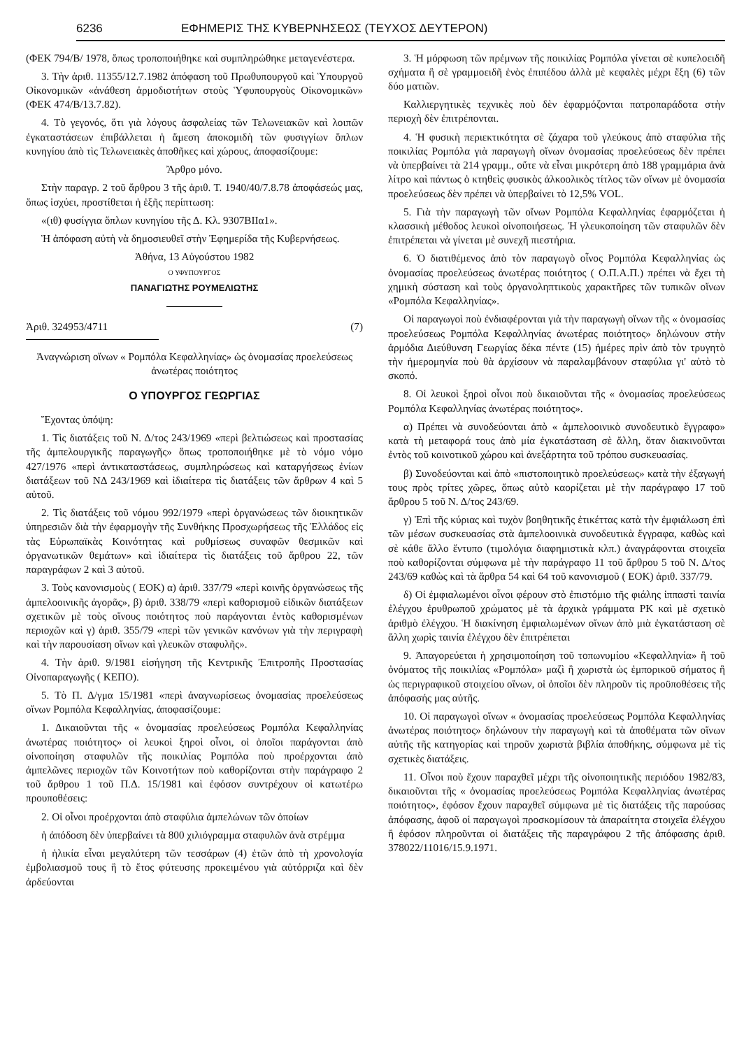6236 ΕΦΗΜΕΡΙΣ ΤΗΣ ΚΥΒΕΡΝΗΣΕΩΣ (ΤΕΥΧΟΣ ΔΕΥΤΕΡΟΝ)
(ΦΕΚ 794/Β/ 1978, ὅπως τροποποιήθηκε καὶ συμπληρώθηκε μεταγενέστερα.
3. Τὴν ἀριθ. 11355/12.7.1982 ἀπόφαση τοῦ Πρωθυπουργοῦ καὶ Ὑπουργοῦ Οἰκονομικῶν «ἀνάθεση ἁρμοδιοτήτων στοὺς Ὑφυπουργοὺς Οἰκονομικῶν» (ΦΕΚ 474/Β/13.7.82).
4. Τὸ γεγονός, ὅτι γιὰ λόγους ἀσφαλείας τῶν Τελωνειακῶν καὶ λοιπῶν ἐγκαταστάσεων ἐπιβάλλεται ἡ ἄμεση ἀποκομιδὴ τῶν φυσιγγίων ὅπλων κυνηγίου ἀπὸ τὶς Τελωνειακὲς ἀποθῆκες καὶ χώρους, ἀποφασίζουμε:
Ἄρθρο μόνο.
Στὴν παραγρ. 2 τοῦ ἄρθρου 3 τῆς ἀριθ. Τ. 1940/40/7.8.78 ἀποφάσεώς μας, ὅπως ἰσχύει, προστίθεται ἡ ἑξῆς περίπτωση:
«(ιθ) φυσίγγια ὅπλων κυνηγίου τῆς Δ. Κλ. 9307ΒΙΙα1».
Ἡ ἀπόφαση αὐτὴ νὰ δημοσιευθεῖ στὴν Ἐφημερίδα τῆς Κυβερνήσεως.
Ἀθήνα, 13 Αὐγούστου 1982
Ο ΥΦΥΠΟΥΡΓΟΣ
ΠΑΝΑΓΙΩΤΗΣ ΡΟΥΜΕΛΙΩΤΗΣ
Ἀριθ. 324953/4711 (7)
Ἀναγνώριση οἴνων « Ρομπόλα Κεφαλληνίας» ὡς ὀνομασίας προελεύσεως ἀνωτέρας ποιότητος
Ο ΥΠΟΥΡΓΟΣ ΓΕΩΡΓΙΑΣ
Ἔχοντας ὑπόψη:
1. Τὶς διατάξεις τοῦ Ν. Δ/τος 243/1969 «περὶ βελτιώσεως καὶ προστασίας τῆς ἀμπελουργικῆς παραγωγῆς» ὅπως τροποποιήθηκε μὲ τὸ νόμο νόμο 427/1976 «περὶ ἀντικαταστάσεως, συμπληρώσεως καὶ καταργήσεως ἐνίων διατάξεων τοῦ ΝΔ 243/1969 καὶ ἰδιαίτερα τὶς διατάξεις τῶν ἄρθρων 4 καὶ 5 αὐτοῦ.
2. Τὶς διατάξεις τοῦ νόμου 992/1979 «περὶ ὀργανώσεως τῶν διοικητικῶν ὑπηρεσιῶν διὰ τὴν ἐφαρμογὴν τῆς Συνθήκης Προσχωρήσεως τῆς Ἑλλάδος εἰς τὰς Εὐρωπαϊκὰς Κοινότητας καὶ ρυθμίσεως συναφῶν θεσμικῶν καὶ ὀργανωτικῶν θεμάτων» καὶ ἰδιαίτερα τὶς διατάξεις τοῦ ἄρθρου 22, τῶν παραγράφων 2 καὶ 3 αὐτοῦ.
3. Τοὺς κανονισμοὺς ( ΕΟΚ) α) ἀριθ. 337/79 «περὶ κοινῆς ὀργανώσεως τῆς ἀμπελοοινικῆς ἀγορᾶς», β) ἀριθ. 338/79 «περὶ καθορισμοῦ εἰδικῶν διατάξεων σχετικῶν μὲ τοὺς οἴνους ποιότητος ποὺ παράγονται ἐντὸς καθορισμένων περιοχῶν καὶ γ) ἀριθ. 355/79 «περὶ τῶν γενικῶν κανόνων γιὰ τὴν περιγραφὴ καὶ τὴν παρουσίαση οἴνων καὶ γλευκῶν σταφυλῆς».
4. Τὴν ἀριθ. 9/1981 εἰσήγηση τῆς Κεντρικῆς Ἐπιτροπῆς Προστασίας Οἰνοπαραγωγῆς ( ΚΕΠΟ).
5. Τὸ Π. Δ/γμα 15/1981 «περὶ ἀναγνωρίσεως ὀνομασίας προελεύσεως οἴνων Ρομπόλα Κεφαλληνίας, ἀποφασίζουμε:
1. Δικαιοῦνται τῆς « ὀνομασίας προελεύσεως Ρομπόλα Κεφαλληνίας ἀνωτέρας ποιότητος» οἱ λευκοὶ ξηροὶ οἶνοι, οἱ ὁποῖοι παράγονται ἀπὸ οἰνοποίηση σταφυλῶν τῆς ποικιλίας Ρομπόλα ποὺ προέρχονται ἀπὸ ἀμπελῶνες περιοχῶν τῶν Κοινοτήτων ποὺ καθορίζονται στὴν παράγραφο 2 τοῦ ἄρθρου 1 τοῦ Π.Δ. 15/1981 καὶ ἐφόσον συντρέχουν οἱ κατωτέρω προυποθέσεις:
2. Οἱ οἶνοι προέρχονται ἀπὸ σταφύλια ἀμπελώνων τῶν ὁποίων
ἡ ἀπόδοση δὲν ὑπερβαίνει τὰ 800 χιλιόγραμμα σταφυλῶν ἀνὰ στρέμμα
ἡ ἡλικία εἶναι μεγαλύτερη τῶν τεσσάρων (4) ἐτῶν ἀπὸ τὴ χρονολογία ἐμβολιασμοῦ τους ἢ τὸ ἔτος φύτευσης προκειμένου γιὰ αὐτόρριζα καὶ δὲν ἀρδεύονται
3. Ἡ μόρφωση τῶν πρέμνων τῆς ποικιλίας Ρομπόλα γίνεται σὲ κυπελοειδῆ σχήματα ἢ σὲ γραμμοειδῆ ἑνὸς ἐπιπέδου ἀλλὰ μὲ κεφαλὲς μέχρι ἕξη (6) τῶν δύο ματιῶν.
Καλλιεργητικὲς τεχνικὲς ποὺ δὲν ἐφαρμόζονται πατροπαράδοτα στὴν περιοχὴ δὲν ἐπιτρέπονται.
4. Ἡ φυσικὴ περιεκτικότητα σὲ ζάχαρα τοῦ γλεύκους ἀπὸ σταφύλια τῆς ποικιλίας Ρομπόλα γιὰ παραγωγὴ οἴνων ὀνομασίας προελεύσεως δὲν πρέπει νὰ ὑπερβαίνει τὰ 214 γραμμ., οὔτε νὰ εἶναι μικρότερη ἀπὸ 188 γραμμάρια ἀνὰ λίτρο καὶ πάντως ὁ κτηθεὶς φυσικὸς ἀλκοολικὸς τίτλος τῶν οἴνων μὲ ὀνομασία προελεύσεως δὲν πρέπει νὰ ὑπερβαίνει τὸ 12,5% VOL.
5. Γιὰ τὴν παραγωγὴ τῶν οἴνων Ρομπόλα Κεφαλληνίας ἐφαρμόζεται ἡ κλασσικὴ μέθοδος λευκοὶ οἰνοποιήσεως. Ἡ γλευκοποίηση τῶν σταφυλῶν δὲν ἐπιτρέπεται νὰ γίνεται μὲ συνεχῆ πιεστήρια.
6. Ὁ διατιθέμενος ἀπὸ τὸν παραγωγὸ οἶνος Ρομπόλα Κεφαλληνίας ὡς ὀνομασίας προελεύσεως ἀνωτέρας ποιότητος ( Ο.Π.Α.Π.) πρέπει νὰ ἔχει τὴ χημικὴ σύσταση καὶ τοὺς ὀργανοληπτικοὺς χαρακτῆρες τῶν τυπικῶν οἴνων «Ρομπόλα Κεφαλληνίας».
Οἱ παραγωγοὶ ποὺ ἐνδιαφέρονται γιὰ τὴν παραγωγὴ οἴνων τῆς « ὀνομασίας προελεύσεως Ρομπόλα Κεφαλληνίας ἀνωτέρας ποιότητος» δηλώνουν στὴν ἁρμόδια Διεύθυνση Γεωργίας δέκα πέντε (15) ἡμέρες πρὶν ἀπὸ τὸν τρυγητὸ τὴν ἡμερομηνία ποὺ θὰ ἀρχίσουν νὰ παραλαμβάνουν σταφύλια γι' αὐτὸ τὸ σκοπό.
8. Οἱ λευκοὶ ξηροὶ οἶνοι ποὺ δικαιοῦνται τῆς « ὀνομασίας προελεύσεως Ρομπόλα Κεφαλληνίας ἀνωτέρας ποιότητος».
α) Πρέπει νὰ συνοδεύονται ἀπὸ « ἀμπελοοινικὸ συνοδευτικὸ ἔγγραφο» κατὰ τὴ μεταφορά τους ἀπὸ μία ἐγκατάσταση σὲ ἄλλη, ὅταν διακινοῦνται ἐντὸς τοῦ κοινοτικοῦ χώρου καὶ ἀνεξάρτητα τοῦ τρόπου συσκευασίας.
β) Συνοδεύονται καὶ ἀπὸ «πιστοποιητικὸ προελεύσεως» κατὰ τὴν ἐξαγωγή τους πρὸς τρίτες χῶρες, ὅπως αὐτὸ καορίζεται μὲ τὴν παράγραφο 17 τοῦ ἄρθρου 5 τοῦ Ν. Δ/τος 243/69.
γ) Ἐπὶ τῆς κύριας καὶ τυχὸν βοηθητικῆς ἐτικέττας κατὰ τὴν ἐμφιάλωση ἐπὶ τῶν μέσων συσκευασίας στὰ ἀμπελοοινικὰ συνοδευτικὰ ἔγγραφα, καθὼς καὶ σὲ κάθε ἄλλο ἔντυπο (τιμολόγια διαφημιστικὰ κλπ.) ἀναγράφονται στοιχεῖα ποὺ καθορίζονται σύμφωνα μὲ τὴν παράγραφο 11 τοῦ ἄρθρου 5 τοῦ Ν. Δ/τος 243/69 καθὼς καὶ τὰ ἄρθρα 54 καὶ 64 τοῦ κανονισμοῦ ( ΕΟΚ) ἀριθ. 337/79.
δ) Οἱ ἐμφιαλωμένοι οἶνοι φέρουν στὸ ἐπιστόμιο τῆς φιάλης ἱππαστὶ ταινία ἐλέγχου ἐρυθρωποῦ χρώματος μὲ τὰ ἀρχικὰ γράμματα ΡΚ καὶ μὲ σχετικὸ ἀριθμὸ ἐλέγχου. Ἡ διακίνηση ἐμφιαλωμένων οἴνων ἀπὸ μιὰ ἐγκατάσταση σὲ ἄλλη χωρὶς ταινία ἐλέγχου δὲν ἐπιτρέπεται
9. Ἀπαγορεύεται ἡ χρησιμοποίηση τοῦ τοπωνυμίου «Κεφαλληνία» ἢ τοῦ ὀνόματος τῆς ποικιλίας «Ρομπόλα» μαζὶ ἢ χωριστὰ ὡς ἐμπορικοῦ σήματος ἢ ὡς περιγραφικοῦ στοιχείου οἴνων, οἱ ὁποῖοι δὲν πληροῦν τὶς προϋποθέσεις τῆς ἀπόφασής μας αὐτῆς.
10. Οἱ παραγωγοὶ οἴνων « ὀνομασίας προελεύσεως Ρομπόλα Κεφαλληνίας ἀνωτέρας ποιότητος» δηλώνουν τὴν παραγωγὴ καὶ τὰ ἀποθέματα τῶν οἴνων αὐτῆς τῆς κατηγορίας καὶ τηροῦν χωριστὰ βιβλία ἀποθήκης, σύμφωνα μὲ τὶς σχετικὲς διατάξεις.
11. Οἶνοι ποὺ ἔχουν παραχθεῖ μέχρι τῆς οἰνοποιητικῆς περιόδου 1982/83, δικαιοῦνται τῆς « ὀνομασίας προελεύσεως Ρομπόλα Κεφαλληνίας ἀνωτέρας ποιότητος», ἐφόσον ἔχουν παραχθεῖ σύμφωνα μὲ τὶς διατάξεις τῆς παρούσας ἀπόφασης, ἀφοῦ οἱ παραγωγοὶ προσκομίσουν τὰ ἀπαραίτητα στοιχεῖα ἐλέγχου ἢ ἐφόσον πληροῦνται οἱ διατάξεις τῆς παραγράφου 2 τῆς ἀπόφασης ἀριθ. 378022/11016/15.9.1971.